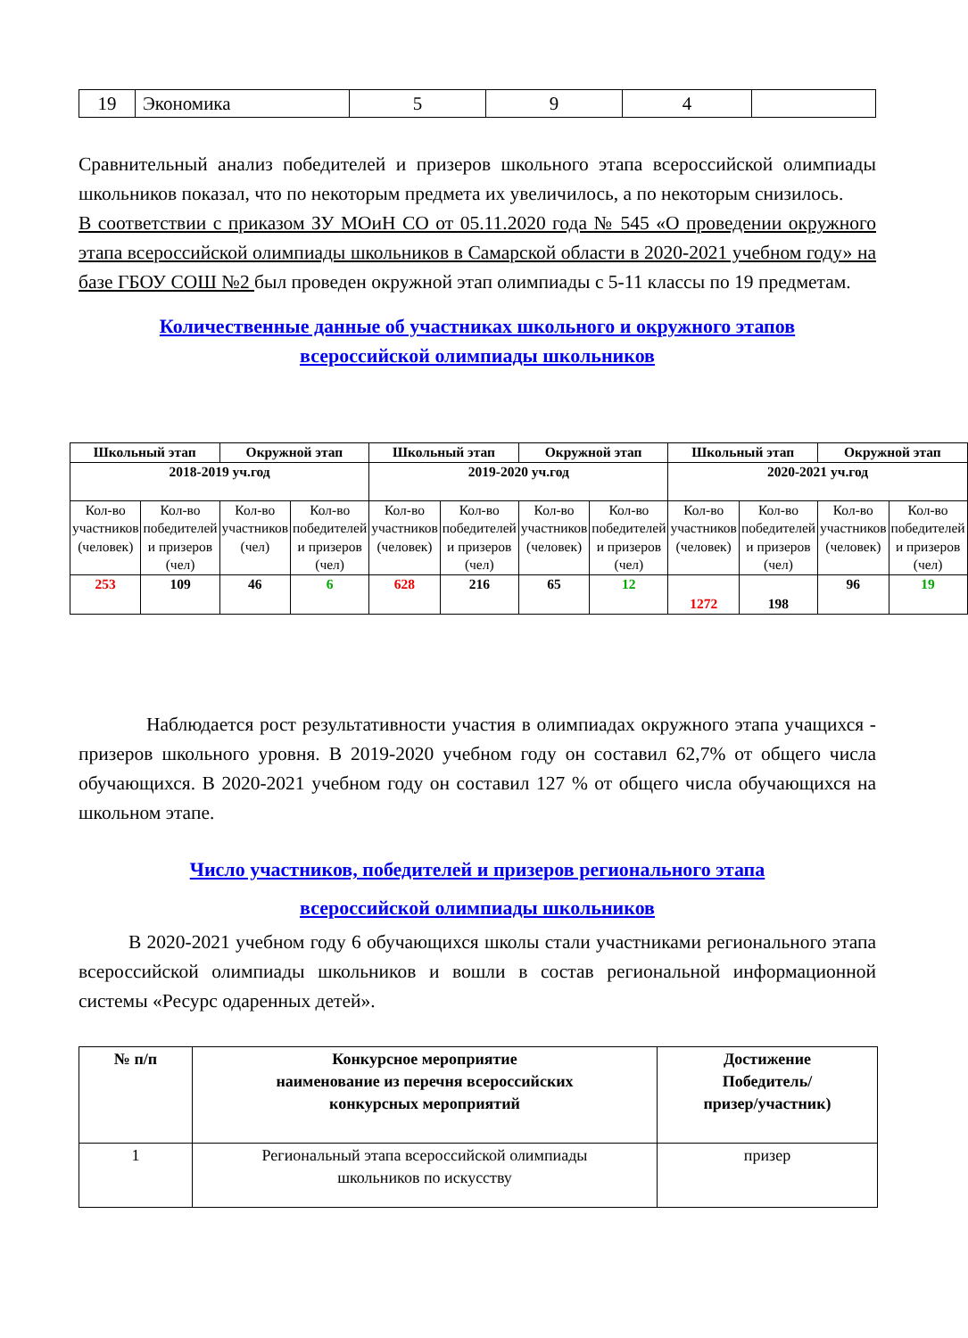| 19 | Экономика | 5 | 9 | 4 | |
Сравнительный анализ победителей и призеров школьного этапа всероссийской олимпиады школьников показал, что по некоторым предмета их увеличилось, а по некоторым снизилось.
В соответствии с приказом ЗУ МОиН СО от 05.11.2020 года № 545 «О проведении окружного этапа всероссийской олимпиады школьников в Самарской области в 2020-2021 учебном году» на базе ГБОУ СОШ №2 был проведен окружной этап олимпиады с 5-11 классы по 19 предметам.
Количественные данные об участниках школьного и окружного этапов
всероссийской олимпиады школьников
| Школьный этап | | Окружной этап | | Школьный этап | | Окружной этап | | Школьный этап | | Окружной этап | |
| --- | --- | --- | --- | --- | --- | --- | --- | --- | --- | --- | --- |
| 2018-2019 уч.год | | | | 2019-2020 уч.год | | | | 2020-2021 уч.год | | | |
| Кол-во участников (человек) | Кол-во победителей и призеров (чел) | Кол-во участников (чел) | Кол-во победителей и призеров (чел) | Кол-во участников (человек) | Кол-во победителей и призеров (чел) | Кол-во участников (человек) | Кол-во победителей и призеров (чел) | Кол-во участников (человек) | Кол-во победителей и призеров (чел) | Кол-во участников (человек) | Кол-во победителей и призеров (чел) |
| 253 | 109 | 46 | 6 | 628 | 216 | 65 | 12 | 1272 | 198 | 96 | 19 |
Наблюдается рост результативности участия в олимпиадах окружного этапа учащихся - призеров школьного уровня. В 2019-2020 учебном году он составил 62,7% от общего числа обучающихся. В 2020-2021 учебном году он составил 127 % от общего числа обучающихся на школьном этапе.
Число участников, победителей и призеров регионального этапа
всероссийской олимпиады школьников
В 2020-2021 учебном году 6 обучающихся школы стали участниками регионального этапа всероссийской олимпиады школьников и вошли в состав региональной информационной системы «Ресурс одаренных детей».
| № п/п | Конкурсное мероприятие наименование из перечня всероссийских конкурсных мероприятий | Достижение Победитель/ призер/участник) |
| --- | --- | --- |
| 1 | Региональный этапа всероссийской олимпиады школьников по искусству | призер |